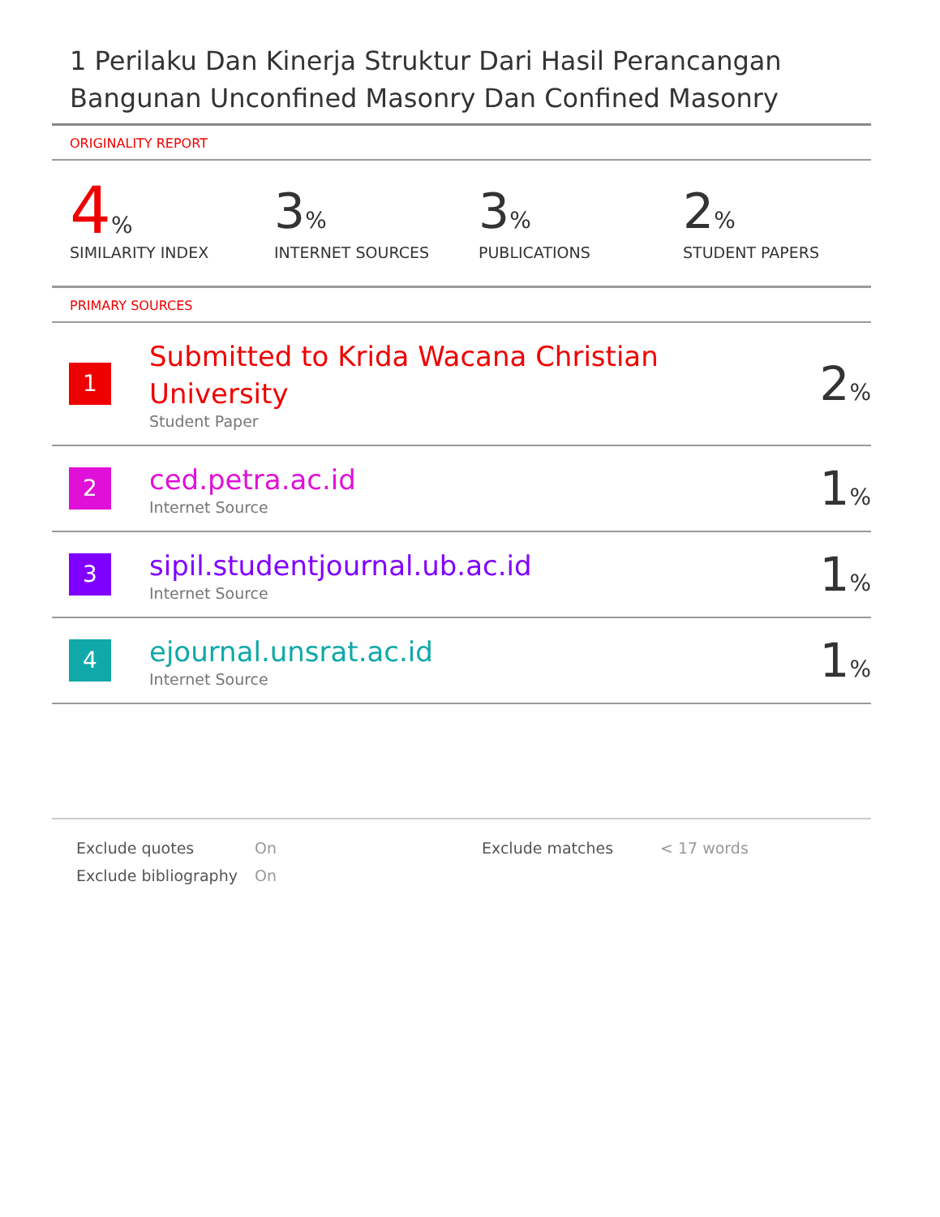1 Perilaku Dan Kinerja Struktur Dari Hasil Perancangan Bangunan Unconfined Masonry Dan Confined Masonry
ORIGINALITY REPORT
4%
SIMILARITY INDEX
3%
INTERNET SOURCES
3%
PUBLICATIONS
2%
STUDENT PAPERS
PRIMARY SOURCES
| 1 | Submitted to Krida Wacana Christian University Student Paper | 2 % |
| 2 | ced.petra.ac.id Internet Source | 1 % |
| 3 | sipil.studentjournal.ub.ac.id Internet Source | 1 % |
| 4 | ejournal.unsrat.ac.id Internet Source | 1 % |
| Exclude quotes | On | Exclude matches | < 17 words |
| Exclude bibliography | On | | |